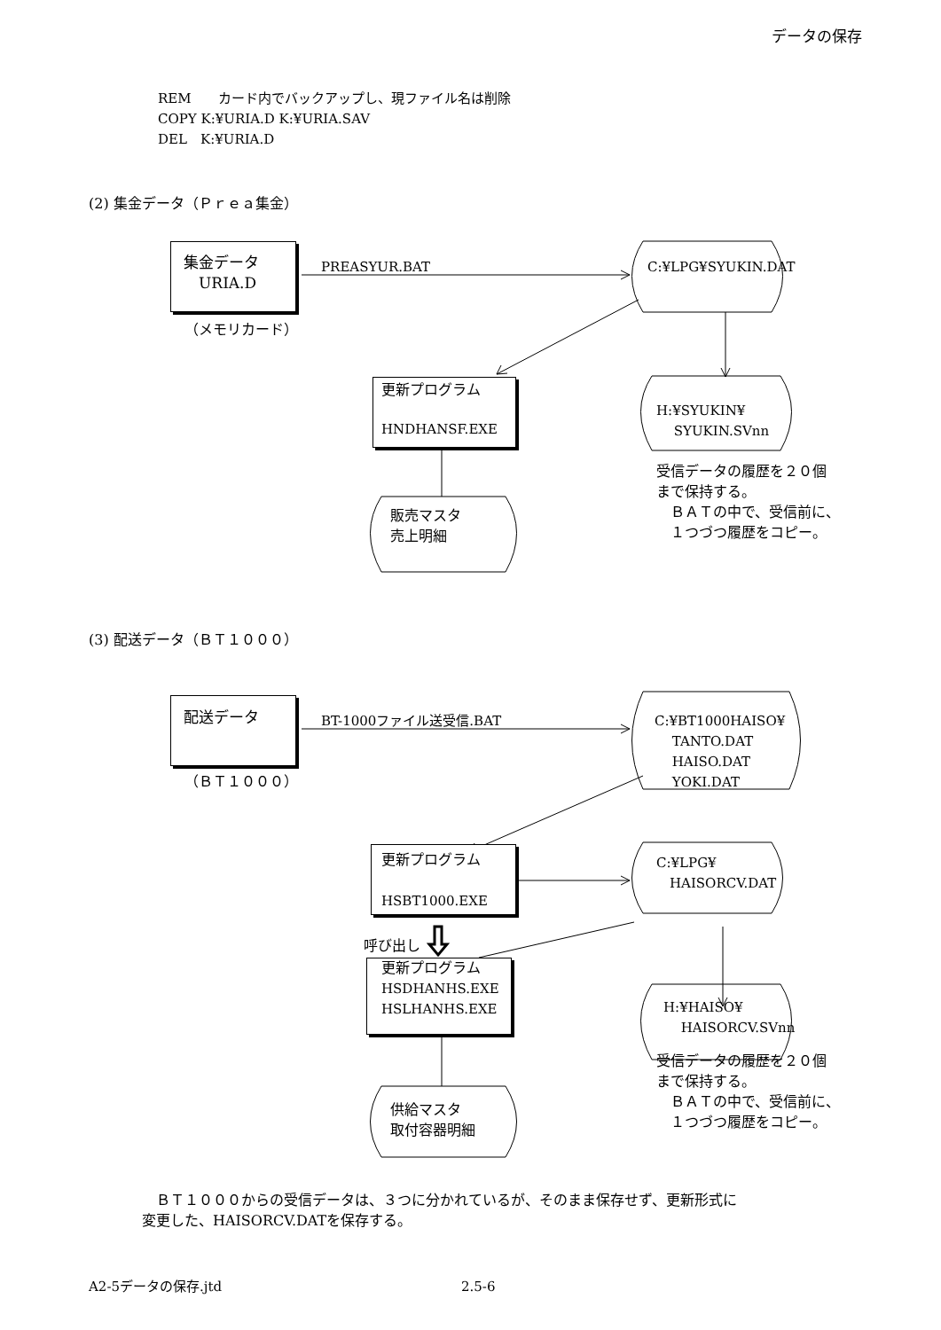データの保存
REM　　カード内でバックアップし、現ファイル名は削除
COPY K:¥URIA.D K:¥URIA.SAV
DEL　K:¥URIA.D
(2) 集金データ（Ｐｒｅａ集金）
集金データ
　URIA.D
PREASYUR.BAT C:¥LPG¥SYUKIN.DAT
（メモリカード）
更新プログラム
HNDHANSF.EXE
H:¥SYUKIN¥
　 SYUKIN.SVnn
販売マスタ
売上明細
受信データの履歴を２０個
まで保持する。
　ＢＡＴの中で、受信前に、
　１つづつ履歴をコピー。
(3) 配送データ（ＢＴ１０００）
配送データ BT-1000ファイル送受信.BAT
C:¥BT1000HAISO¥
　 TANTO.DAT
　 HAISO.DAT
　 YOKI.DAT
（ＢＴ１０００）
更新プログラム
HSBT1000.EXE
C:¥LPG¥
　HAISORCV.DAT
呼び出し
更新プログラム
HSDHANHS.EXE
HSLHANHS.EXE
H:¥HAISO¥
　 HAISORCV.SVnn
供給マスタ
取付容器明細
受信データの履歴を２０個
まで保持する。
　ＢＡＴの中で、受信前に、
　１つづつ履歴をコピー。
　ＢＴ１０００からの受信データは、３つに分かれているが、そのまま保存せず、更新形式に
変更した、HAISORCV.DATを保存する。
A2-5データの保存.jtd 2.5-6